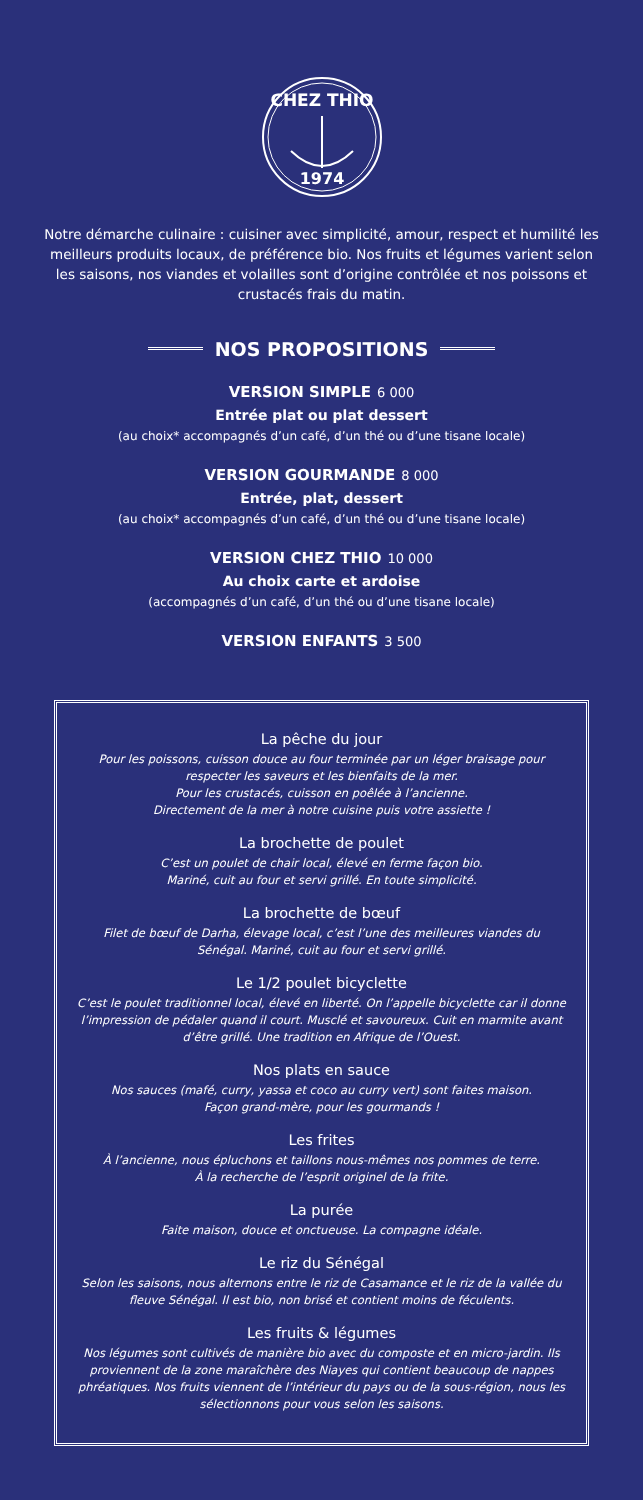CHEZ THIO
1974
Notre démarche culinaire : cuisiner avec simplicité, amour, respect et humilité les meilleurs produits locaux, de préférence bio. Nos fruits et légumes varient selon les saisons, nos viandes et volailles sont d’origine contrôlée et nos poissons et crustacés frais du matin.
NOS PROPOSITIONS
VERSION SIMPLE 6 000
Entrée plat ou plat dessert
(au choix* accompagnés d’un café, d’un thé ou d’une tisane locale)
VERSION GOURMANDE 8 000
Entrée, plat, dessert
(au choix* accompagnés d’un café, d’un thé ou d’une tisane locale)
VERSION CHEZ THIO 10 000
Au choix carte et ardoise
(accompagnés d’un café, d’un thé ou d’une tisane locale)
VERSION ENFANTS 3 500
La pêche du jour
Pour les poissons, cuisson douce au four terminée par un léger braisage pour respecter les saveurs et les bienfaits de la mer.
Pour les crustacés, cuisson en poêlée à l’ancienne.
Directement de la mer à notre cuisine puis votre assiette !
La brochette de poulet
C’est un poulet de chair local, élevé en ferme façon bio.
Mariné, cuit au four et servi grillé. En toute simplicité.
La brochette de bœuf
Filet de bœuf de Darha, élevage local, c’est l’une des meilleures viandes du Sénégal. Mariné, cuit au four et servi grillé.
Le 1/2 poulet bicyclette
C’est le poulet traditionnel local, élevé en liberté. On l’appelle bicyclette car il donne l’impression de pédaler quand il court. Musclé et savoureux. Cuit en marmite avant d’être grillé. Une tradition en Afrique de l’Ouest.
Nos plats en sauce
Nos sauces (mafé, curry, yassa et coco au curry vert) sont faites maison.
Façon grand-mère, pour les gourmands !
Les frites
À l’ancienne, nous épluchons et taillons nous-mêmes nos pommes de terre.
À la recherche de l’esprit originel de la frite.
La purée
Faite maison, douce et onctueuse. La compagne idéale.
Le riz du Sénégal
Selon les saisons, nous alternons entre le riz de Casamance et le riz de la vallée du fleuve Sénégal. Il est bio, non brisé et contient moins de féculents.
Les fruits & légumes
Nos légumes sont cultivés de manière bio avec du composte et en micro-jardin. Ils proviennent de la zone maraîchère des Niayes qui contient beaucoup de nappes phréatiques. Nos fruits viennent de l’intérieur du pays ou de la sous-région, nous les sélectionnons pour vous selon les saisons.